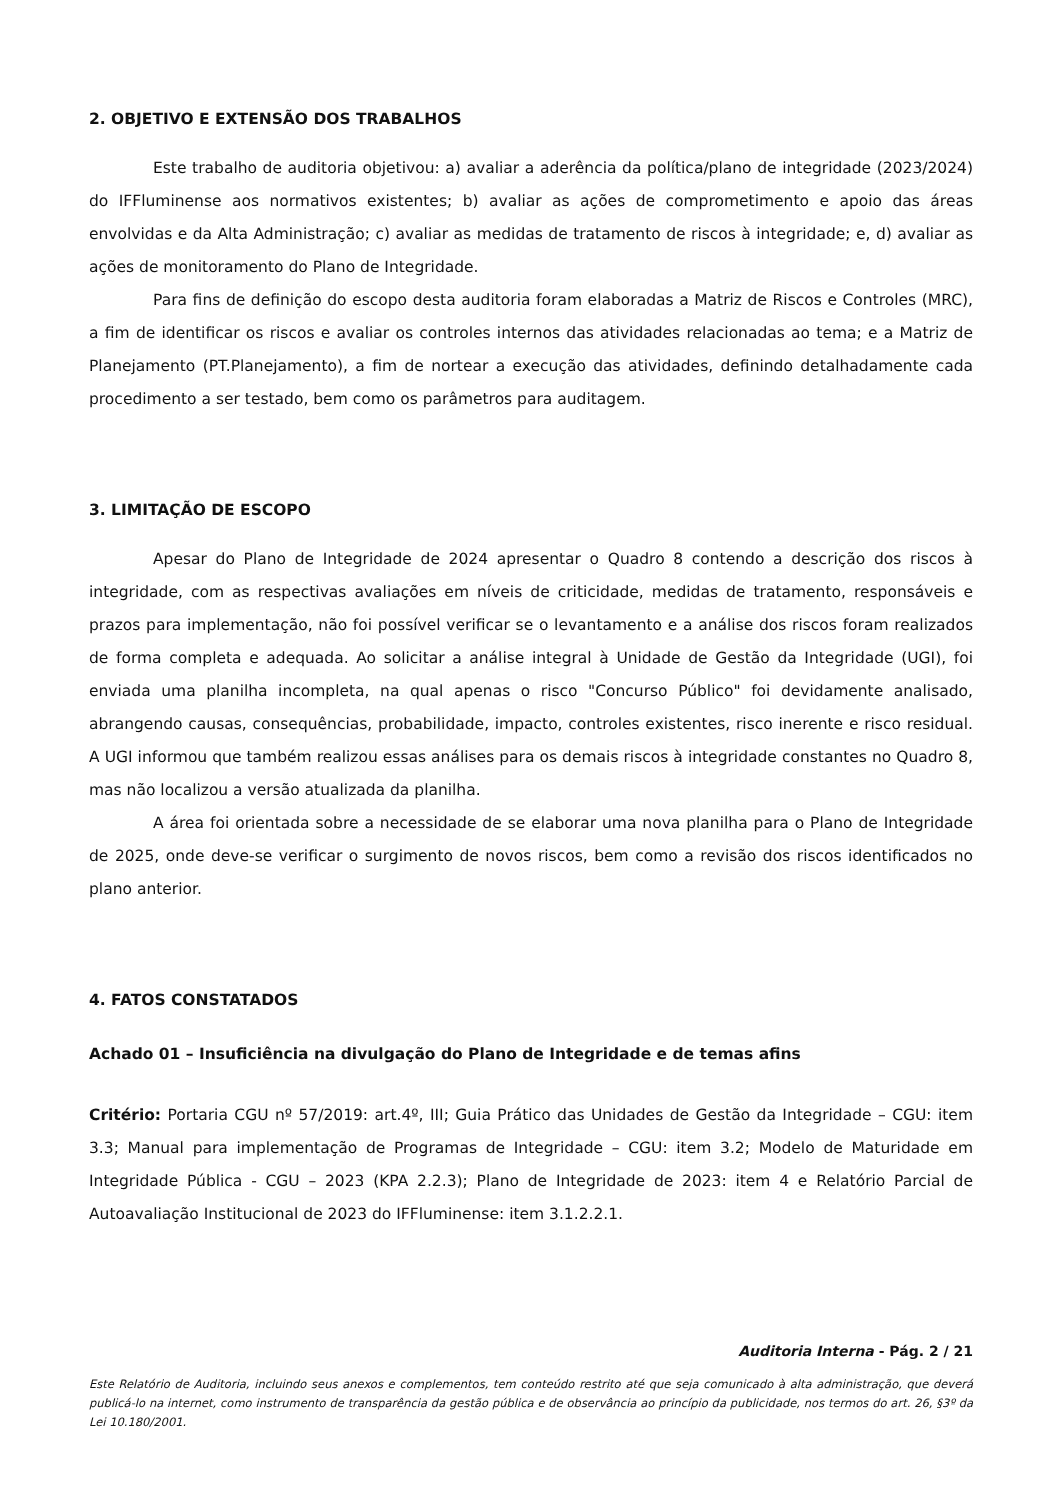2. OBJETIVO E EXTENSÃO DOS TRABALHOS
Este trabalho de auditoria objetivou: a) avaliar a aderência da política/plano de integridade (2023/2024) do IFFluminense aos normativos existentes; b) avaliar as ações de comprometimento e apoio das áreas envolvidas e da Alta Administração; c) avaliar as medidas de tratamento de riscos à integridade; e, d) avaliar as ações de monitoramento do Plano de Integridade.
Para fins de definição do escopo desta auditoria foram elaboradas a Matriz de Riscos e Controles (MRC), a fim de identificar os riscos e avaliar os controles internos das atividades relacionadas ao tema; e a Matriz de Planejamento (PT.Planejamento), a fim de nortear a execução das atividades, definindo detalhadamente cada procedimento a ser testado, bem como os parâmetros para auditagem.
3. LIMITAÇÃO DE ESCOPO
Apesar do Plano de Integridade de 2024 apresentar o Quadro 8 contendo a descrição dos riscos à integridade, com as respectivas avaliações em níveis de criticidade, medidas de tratamento, responsáveis e prazos para implementação, não foi possível verificar se o levantamento e a análise dos riscos foram realizados de forma completa e adequada. Ao solicitar a análise integral à Unidade de Gestão da Integridade (UGI), foi enviada uma planilha incompleta, na qual apenas o risco "Concurso Público" foi devidamente analisado, abrangendo causas, consequências, probabilidade, impacto, controles existentes, risco inerente e risco residual. A UGI informou que também realizou essas análises para os demais riscos à integridade constantes no Quadro 8, mas não localizou a versão atualizada da planilha.
A área foi orientada sobre a necessidade de se elaborar uma nova planilha para o Plano de Integridade de 2025, onde deve-se verificar o surgimento de novos riscos, bem como a revisão dos riscos identificados no plano anterior.
4. FATOS CONSTATADOS
Achado 01 – Insuficiência na divulgação do Plano de Integridade e de temas afins
Critério: Portaria CGU nº 57/2019: art.4º, III; Guia Prático das Unidades de Gestão da Integridade – CGU: item 3.3; Manual para implementação de Programas de Integridade – CGU: item 3.2; Modelo de Maturidade em Integridade Pública - CGU – 2023 (KPA 2.2.3); Plano de Integridade de 2023: item 4 e Relatório Parcial de Autoavaliação Institucional de 2023 do IFFluminense: item 3.1.2.2.1.
Auditoria Interna - Pág. 2 / 21
Este Relatório de Auditoria, incluindo seus anexos e complementos, tem conteúdo restrito até que seja comunicado à alta administração, que deverá publicá-lo na internet, como instrumento de transparência da gestão pública e de observância ao princípio da publicidade, nos termos do art. 26, §3º da Lei 10.180/2001.